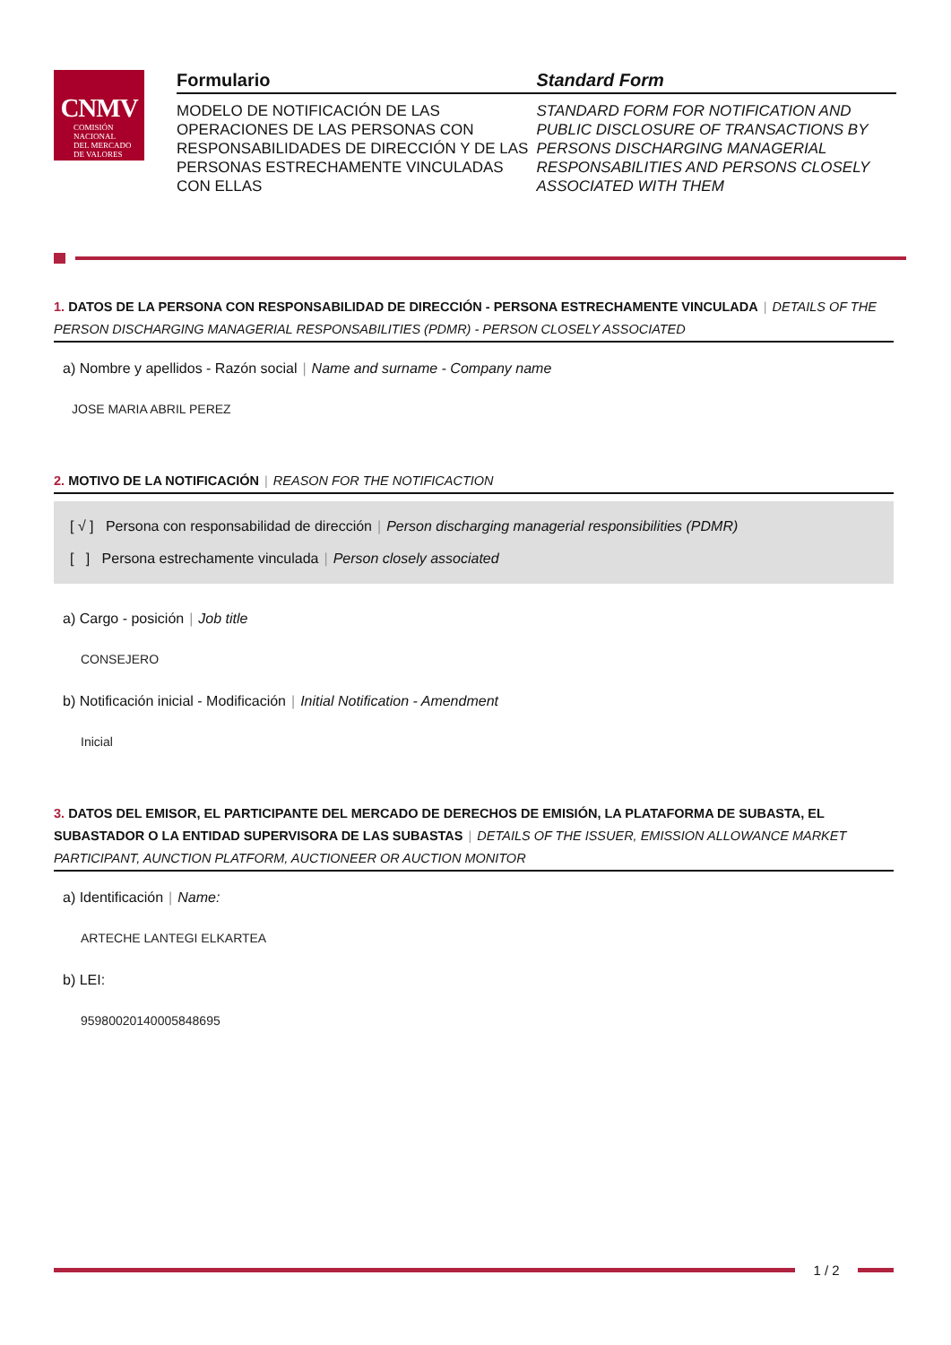CNMV
COMISIÓN
NACIONAL
DEL MERCADO
DE VALORES
Formulario
MODELO DE NOTIFICACIÓN DE LAS OPERACIONES DE LAS PERSONAS CON RESPONSABILIDADES DE DIRECCIÓN Y DE LAS PERSONAS ESTRECHAMENTE VINCULADAS CON ELLAS
Standard Form
STANDARD FORM FOR NOTIFICATION AND PUBLIC DISCLOSURE OF TRANSACTIONS BY PERSONS DISCHARGING MANAGERIAL RESPONSABILITIES AND PERSONS CLOSELY ASSOCIATED WITH THEM
1. DATOS DE LA PERSONA CON RESPONSABILIDAD DE DIRECCIÓN - PERSONA ESTRECHAMENTE VINCULADA | DETAILS OF THE PERSON DISCHARGING MANAGERIAL RESPONSABILITIES (PDMR) - PERSON CLOSELY ASSOCIATED
a) Nombre y apellidos - Razón social | Name and surname - Company name
JOSE MARIA ABRIL PEREZ
2. MOTIVO DE LA NOTIFICACIÓN | REASON FOR THE NOTIFICACTION
[ √ ] Persona con responsabilidad de dirección | Person discharging managerial responsibilities (PDMR)
[ ] Persona estrechamente vinculada | Person closely associated
a) Cargo - posición | Job title
CONSEJERO
b) Notificación inicial - Modificación | Initial Notification - Amendment
Inicial
3. DATOS DEL EMISOR, EL PARTICIPANTE DEL MERCADO DE DERECHOS DE EMISIÓN, LA PLATAFORMA DE SUBASTA, EL SUBASTADOR O LA ENTIDAD SUPERVISORA DE LAS SUBASTAS | DETAILS OF THE ISSUER, EMISSION ALLOWANCE MARKET PARTICIPANT, AUNCTION PLATFORM, AUCTIONEER OR AUCTION MONITOR
a) Identificación | Name:
ARTECHE LANTEGI ELKARTEA
b) LEI:
95980020140005848695
1 / 2